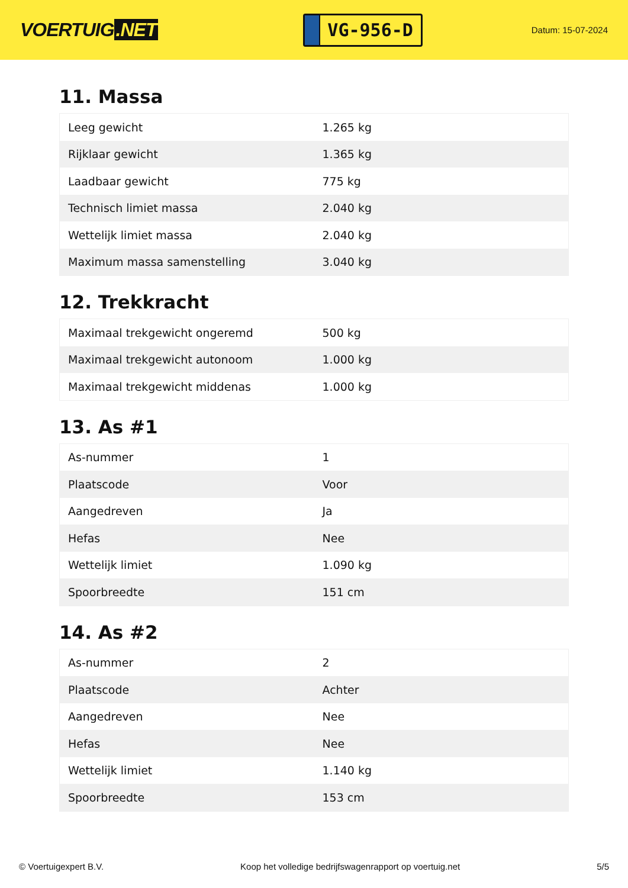VOERTUIG.NET
VG-956-D
Datum: 15-07-2024
11. Massa
| Leeg gewicht | 1.265 kg |
| Rijklaar gewicht | 1.365 kg |
| Laadbaar gewicht | 775 kg |
| Technisch limiet massa | 2.040 kg |
| Wettelijk limiet massa | 2.040 kg |
| Maximum massa samenstelling | 3.040 kg |
12. Trekkracht
| Maximaal trekgewicht ongeremd | 500 kg |
| Maximaal trekgewicht autonoom | 1.000 kg |
| Maximaal trekgewicht middenas | 1.000 kg |
13. As #1
| As-nummer | 1 |
| Plaatscode | Voor |
| Aangedreven | Ja |
| Hefas | Nee |
| Wettelijk limiet | 1.090 kg |
| Spoorbreedte | 151 cm |
14. As #2
| As-nummer | 2 |
| Plaatscode | Achter |
| Aangedreven | Nee |
| Hefas | Nee |
| Wettelijk limiet | 1.140 kg |
| Spoorbreedte | 153 cm |
© Voertuigexpert B.V. Koop het volledige bedrijfswagenrapport op voertuig.net 5/5